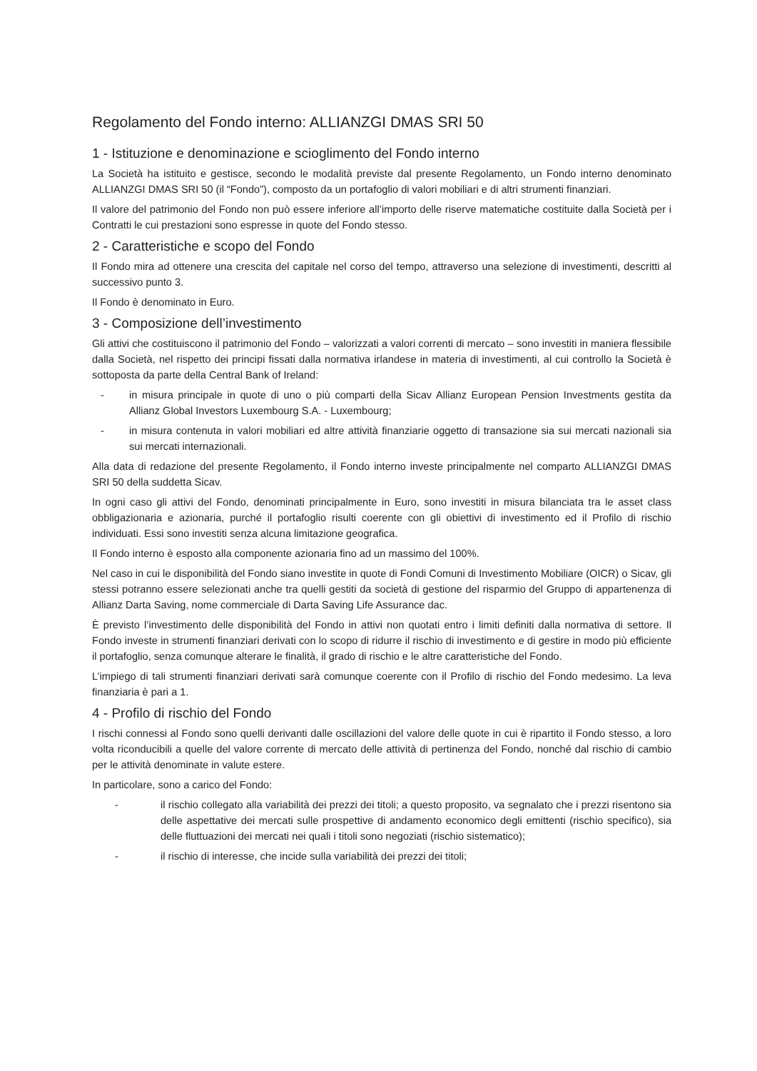Regolamento del Fondo interno: ALLIANZGI DMAS SRI 50
1 - Istituzione e denominazione e scioglimento del Fondo interno
La Società ha istituito e gestisce, secondo le modalità previste dal presente Regolamento, un Fondo interno denominato ALLIANZGI DMAS SRI 50 (il “Fondo”), composto da un portafoglio di valori mobiliari e di altri strumenti finanziari.
Il valore del patrimonio del Fondo non può essere inferiore all’importo delle riserve matematiche costituite dalla Società per i Contratti le cui prestazioni sono espresse in quote del Fondo stesso.
2 - Caratteristiche e scopo del Fondo
Il Fondo mira ad ottenere una crescita del capitale nel corso del tempo, attraverso una selezione di investimenti, descritti al successivo punto 3.
Il Fondo è denominato in Euro.
3 - Composizione dell’investimento
Gli attivi che costituiscono il patrimonio del Fondo – valorizzati a valori correnti di mercato – sono investiti in maniera flessibile dalla Società, nel rispetto dei principi fissati dalla normativa irlandese in materia di investimenti, al cui controllo la Società è sottoposta da parte della Central Bank of Ireland:
- in misura principale in quote di uno o più comparti della Sicav Allianz European Pension Investments gestita da Allianz Global Investors Luxembourg S.A. - Luxembourg;
- in misura contenuta in valori mobiliari ed altre attività finanziarie oggetto di transazione sia sui mercati nazionali sia sui mercati internazionali.
Alla data di redazione del presente Regolamento, il Fondo interno investe principalmente nel comparto ALLIANZGI DMAS SRI 50 della suddetta Sicav.
In ogni caso gli attivi del Fondo, denominati principalmente in Euro, sono investiti in misura bilanciata tra le asset class obbligazionaria e azionaria, purché il portafoglio risulti coerente con gli obiettivi di investimento ed il Profilo di rischio individuati. Essi sono investiti senza alcuna limitazione geografica.
Il Fondo interno è esposto alla componente azionaria fino ad un massimo del 100%.
Nel caso in cui le disponibilità del Fondo siano investite in quote di Fondi Comuni di Investimento Mobiliare (OICR) o Sicav, gli stessi potranno essere selezionati anche tra quelli gestiti da società di gestione del risparmio del Gruppo di appartenenza di Allianz Darta Saving, nome commerciale di Darta Saving Life Assurance dac.
È previsto l’investimento delle disponibilità del Fondo in attivi non quotati entro i limiti definiti dalla normativa di settore. Il Fondo investe in strumenti finanziari derivati con lo scopo di ridurre il rischio di investimento e di gestire in modo più efficiente il portafoglio, senza comunque alterare le finalità, il grado di rischio e le altre caratteristiche del Fondo.
L’impiego di tali strumenti finanziari derivati sarà comunque coerente con il Profilo di rischio del Fondo medesimo. La leva finanziaria è pari a 1.
4 - Profilo di rischio del Fondo
I rischi connessi al Fondo sono quelli derivanti dalle oscillazioni del valore delle quote in cui è ripartito il Fondo stesso, a loro volta riconducibili a quelle del valore corrente di mercato delle attività di pertinenza del Fondo, nonché dal rischio di cambio per le attività denominate in valute estere.
In particolare, sono a carico del Fondo:
- il rischio collegato alla variabilità dei prezzi dei titoli; a questo proposito, va segnalato che i prezzi risentono sia delle aspettative dei mercati sulle prospettive di andamento economico degli emittenti (rischio specifico), sia delle fluttuazioni dei mercati nei quali i titoli sono negoziati (rischio sistematico);
- il rischio di interesse, che incide sulla variabilità dei prezzi dei titoli;